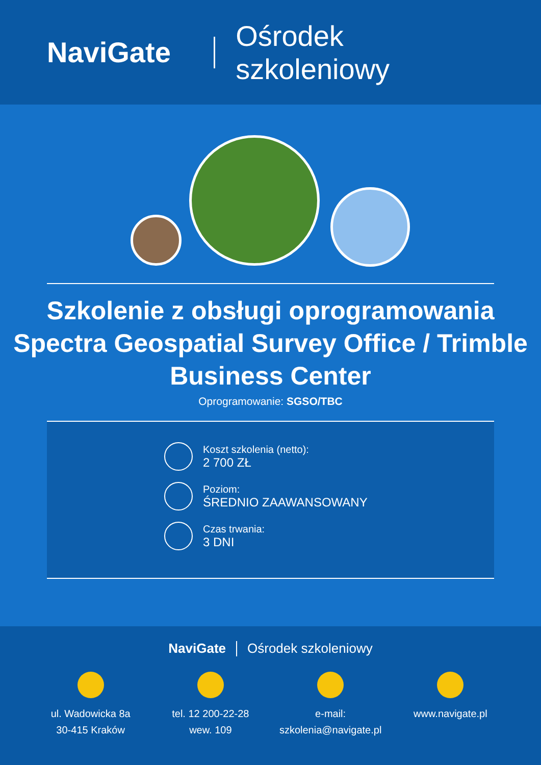NaviGate Ośrodek szkoleniowy
Szkolenie z obsługi oprogramowania Spectra Geospatial Survey Office / Trimble Business Center
Oprogramowanie: SGSO/TBC
Koszt szkolenia (netto):
2 700 ZŁ
Poziom:
ŚREDNIO ZAAWANSOWANY
Czas trwania:
3 DNI
NaviGate Ośrodek szkoleniowy
ul. Wadowicka 8a
30-415 Kraków
tel. 12 200-22-28
wew. 109
e-mail:
szkolenia@navigate.pl
www.navigate.pl